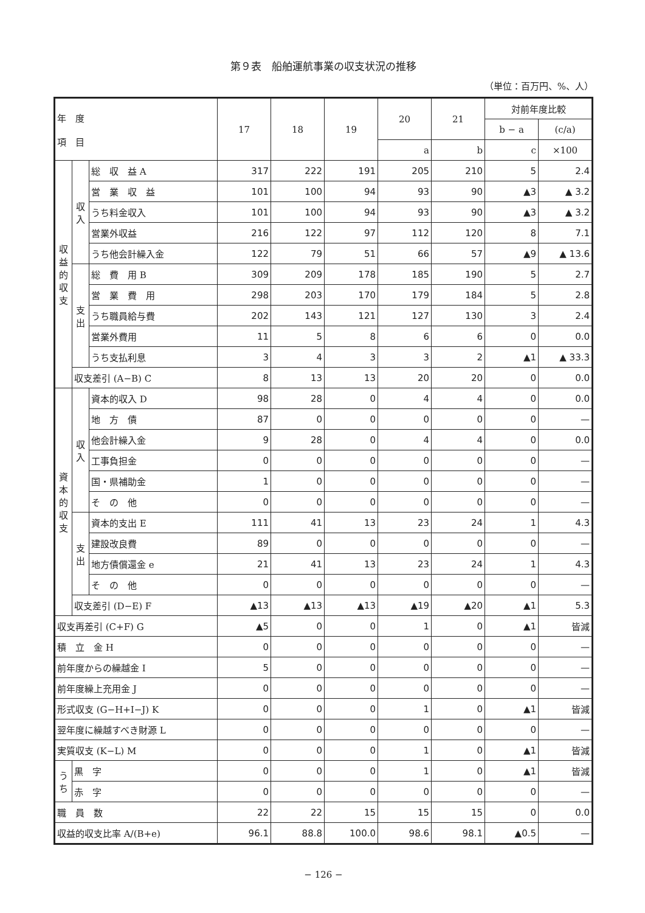第９表　船舶運航事業の収支状況の推移
（単位：百万円、%、人）
| 年 度 項 目 | | | 17 | 18 | 19 | 20 | 21 | 対前年度比較 | |
| --- | --- | --- | --- | --- | --- | --- | --- | --- | --- |
| | | | | | | | | b − a | (c/a) |
| | | | | | | a | b | c | ×100 |
| 収益的収支 | 収入 | 総 収 益 A | 317 | 222 | 191 | 205 | 210 | 5 | 2.4 |
| | | 営 業 収 益 | 101 | 100 | 94 | 93 | 90 | ▲3 | ▲ 3.2 |
| | | うち料金収入 | 101 | 100 | 94 | 93 | 90 | ▲3 | ▲ 3.2 |
| | | 営業外収益 | 216 | 122 | 97 | 112 | 120 | 8 | 7.1 |
| | | うち他会計繰入金 | 122 | 79 | 51 | 66 | 57 | ▲9 | ▲ 13.6 |
| | 支出 | 総 費 用 B | 309 | 209 | 178 | 185 | 190 | 5 | 2.7 |
| | | 営 業 費 用 | 298 | 203 | 170 | 179 | 184 | 5 | 2.8 |
| | | うち職員給与費 | 202 | 143 | 121 | 127 | 130 | 3 | 2.4 |
| | | 営業外費用 | 11 | 5 | 8 | 6 | 6 | 0 | 0.0 |
| | | うち支払利息 | 3 | 4 | 3 | 3 | 2 | ▲1 | ▲ 33.3 |
| | 収支差引 (A−B) C | | 8 | 13 | 13 | 20 | 20 | 0 | 0.0 |
| 資本的収支 | 収入 | 資本的収入 D | 98 | 28 | 0 | 4 | 4 | 0 | 0.0 |
| | | 地 方 債 | 87 | 0 | 0 | 0 | 0 | 0 | — |
| | | 他会計繰入金 | 9 | 28 | 0 | 4 | 4 | 0 | 0.0 |
| | | 工事負担金 | 0 | 0 | 0 | 0 | 0 | 0 | — |
| | | 国・県補助金 | 1 | 0 | 0 | 0 | 0 | 0 | — |
| | | そ の 他 | 0 | 0 | 0 | 0 | 0 | 0 | — |
| | 支出 | 資本的支出 E | 111 | 41 | 13 | 23 | 24 | 1 | 4.3 |
| | | 建設改良費 | 89 | 0 | 0 | 0 | 0 | 0 | — |
| | | 地方債償還金 e | 21 | 41 | 13 | 23 | 24 | 1 | 4.3 |
| | | そ の 他 | 0 | 0 | 0 | 0 | 0 | 0 | — |
| | 収支差引 (D−E) F | | ▲13 | ▲13 | ▲13 | ▲19 | ▲20 | ▲1 | 5.3 |
| 収支再差引 (C+F) G | | | ▲5 | 0 | 0 | 1 | 0 | ▲1 | 皆減 |
| 積 立 金 H | | | 0 | 0 | 0 | 0 | 0 | 0 | — |
| 前年度からの繰越金 I | | | 5 | 0 | 0 | 0 | 0 | 0 | — |
| 前年度繰上充用金 J | | | 0 | 0 | 0 | 0 | 0 | 0 | — |
| 形式収支 (G−H+I−J) K | | | 0 | 0 | 0 | 1 | 0 | ▲1 | 皆減 |
| 翌年度に繰越すべき財源 L | | | 0 | 0 | 0 | 0 | 0 | 0 | — |
| 実質収支 (K−L) M | | | 0 | 0 | 0 | 1 | 0 | ▲1 | 皆減 |
| うち | 黒 字 | | 0 | 0 | 0 | 1 | 0 | ▲1 | 皆減 |
| | 赤 字 | | 0 | 0 | 0 | 0 | 0 | 0 | — |
| 職 員 数 | | | 22 | 22 | 15 | 15 | 15 | 0 | 0.0 |
| 収益的収支比率 A/(B+e) | | | 96.1 | 88.8 | 100.0 | 98.6 | 98.1 | ▲0.5 | — |
− 126 −